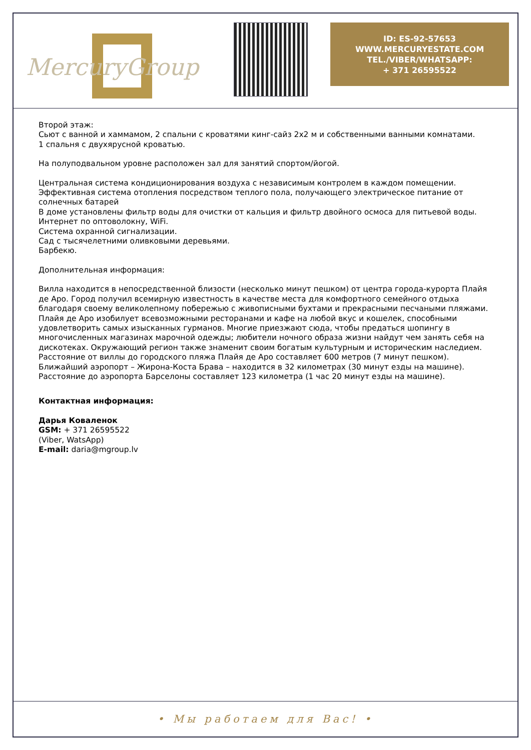MercuryGroup
ID: ES-92-57653
WWW.MERCURYESTATE.COM
TEL./VIBER/WHATSAPP:
+ 371 26595522
Второй этаж:
Сьют с ванной и хаммамом, 2 спальни с кроватями кинг-сайз 2х2 м и собственными ванными комнатами.
1 спальня с двухярусной кроватью.
На полуподвальном уровне расположен зал для занятий спортом/йогой.
Центральная система кондиционирования воздуха с независимым контролем в каждом помещении.
Эффективная система отопления посредством теплого пола, получающего электрическое питание от солнечных батарей
В доме установлены фильтр воды для очистки от кальция и фильтр двойного осмоса для питьевой воды.
Интернет по оптоволокну, WiFi.
Система охранной сигнализации.
Сад с тысячелетними оливковыми деревьями.
Барбекю.
Дополнительная информация:
Вилла находится в непосредственной близости (несколько минут пешком) от центра города-курорта Плайя де Аро. Город получил всемирную известность в качестве места для комфортного семейного отдыха благодаря своему великолепному побережью с живописными бухтами и прекрасными песчаными пляжами. Плайя де Аро изобилует всевозможными ресторанами и кафе на любой вкус и кошелек, способными удовлетворить самых изысканных гурманов. Многие приезжают сюда, чтобы предаться шопингу в многочисленных магазинах марочной одежды; любители ночного образа жизни найдут чем занять себя на дискотеках. Окружающий регион также знаменит своим богатым культурным и историческим наследием.
Расстояние от виллы до городского пляжа Плайя де Аро составляет 600 метров (7 минут пешком).
Ближайший аэропорт – Жирона-Коста Брава – находится в 32 километрах (30 минут езды на машине).
Расстояние до аэропорта Барселоны составляет 123 километра (1 час 20 минут езды на машине).
Контактная информация:
Дарья Коваленок
GSM: + 371 26595522
(Viber, WatsApp)
E-mail: daria@mgroup.lv
• Мы работаем для Вас! •